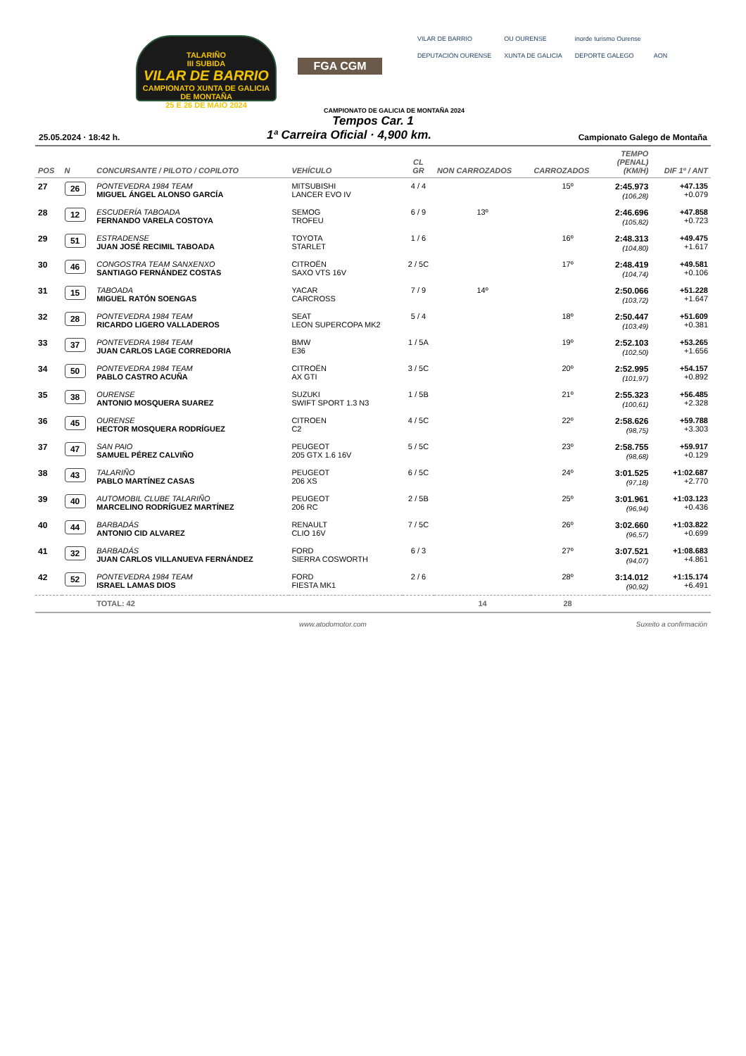TALARIÑO
III SUBIDA
VILAR DE BARRIO
CAMPIONATO XUNTA DE GALICIA DE MONTAÑA
25 E 26 DE MAIO 2024
FGA CGM
VILAR DE BARRIO OU OURENSE inorde turismo Ourense DEPUTACIÓN OURENSE XUNTA DE GALICIA DEPORTE GALEGO AON
CAMPIONATO DE GALICIA DE MONTAÑA 2024
Tempos Car. 1
25.05.2024 · 18:42 h.
1ª Carreira Oficial · 4,900 km.
Campionato Galego de Montaña
| POS | N | CONCURSANTE / PILOTO / COPILOTO | VEHÍCULO | CL GR | NON CARROZADOS | CARROZADOS | TEMPO (PENAL) (KM/H) | DIF 1º / ANT |
| --- | --- | --- | --- | --- | --- | --- | --- | --- |
| 27 | 26 | PONTEVEDRA 1984 TEAM MIGUEL ÁNGEL ALONSO GARCÍA | MITSUBISHI LANCER EVO IV | 4 / 4 | | 15º | 2:45.973 (106,28) | +47.135 +0.079 |
| 28 | 12 | ESCUDERÍA TABOADA FERNANDO VARELA COSTOYA | SEMOG TROFEU | 6 / 9 | 13º | | 2:46.696 (105,82) | +47.858 +0.723 |
| 29 | 51 | ESTRADENSE JUAN JOSÉ RECIMIL TABOADA | TOYOTA STARLET | 1 / 6 | | 16º | 2:48.313 (104,80) | +49.475 +1.617 |
| 30 | 46 | CONGOSTRA TEAM SANXENXO SANTIAGO FERNÁNDEZ COSTAS | CITROËN SAXO VTS 16V | 2 / 5C | | 17º | 2:48.419 (104,74) | +49.581 +0.106 |
| 31 | 15 | TABOADA MIGUEL RATÓN SOENGAS | YACAR CARCROSS | 7 / 9 | 14º | | 2:50.066 (103,72) | +51.228 +1.647 |
| 32 | 28 | PONTEVEDRA 1984 TEAM RICARDO LIGERO VALLADEROS | SEAT LEON SUPERCOPA MK2 | 5 / 4 | | 18º | 2:50.447 (103,49) | +51.609 +0.381 |
| 33 | 37 | PONTEVEDRA 1984 TEAM JUAN CARLOS LAGE CORREDORIA | BMW E36 | 1 / 5A | | 19º | 2:52.103 (102,50) | +53.265 +1.656 |
| 34 | 50 | PONTEVEDRA 1984 TEAM PABLO CASTRO ACUÑA | CITROËN AX GTI | 3 / 5C | | 20º | 2:52.995 (101,97) | +54.157 +0.892 |
| 35 | 38 | OURENSE ANTONIO MOSQUERA SUAREZ | SUZUKI SWIFT SPORT 1.3 N3 | 1 / 5B | | 21º | 2:55.323 (100,61) | +56.485 +2.328 |
| 36 | 45 | OURENSE HECTOR MOSQUERA RODRÍGUEZ | CITROEN C2 | 4 / 5C | | 22º | 2:58.626 (98,75) | +59.788 +3.303 |
| 37 | 47 | SAN PAIO SAMUEL PÉREZ CALVIÑO | PEUGEOT 205 GTX 1.6 16V | 5 / 5C | | 23º | 2:58.755 (98,68) | +59.917 +0.129 |
| 38 | 43 | TALARIÑO PABLO MARTÍNEZ CASAS | PEUGEOT 206 XS | 6 / 5C | | 24º | 3:01.525 (97,18) | +1:02.687 +2.770 |
| 39 | 40 | AUTOMOBIL CLUBE TALARIÑO MARCELINO RODRÍGUEZ MARTÍNEZ | PEUGEOT 206 RC | 2 / 5B | | 25º | 3:01.961 (96,94) | +1:03.123 +0.436 |
| 40 | 44 | BARBADÁS ANTONIO CID ALVAREZ | RENAULT CLIO 16V | 7 / 5C | | 26º | 3:02.660 (96,57) | +1:03.822 +0.699 |
| 41 | 32 | BARBADÁS JUAN CARLOS VILLANUEVA FERNÁNDEZ | FORD SIERRA COSWORTH | 6 / 3 | | 27º | 3:07.521 (94,07) | +1:08.683 +4.861 |
| 42 | 52 | PONTEVEDRA 1984 TEAM ISRAEL LAMAS DIOS | FORD FIESTA MK1 | 2 / 6 | | 28º | 3:14.012 (90,92) | +1:15.174 +6.491 |
| | | TOTAL: 42 | | | 14 | 28 | | |
www.atodomotor.com Suxeito a confirmación